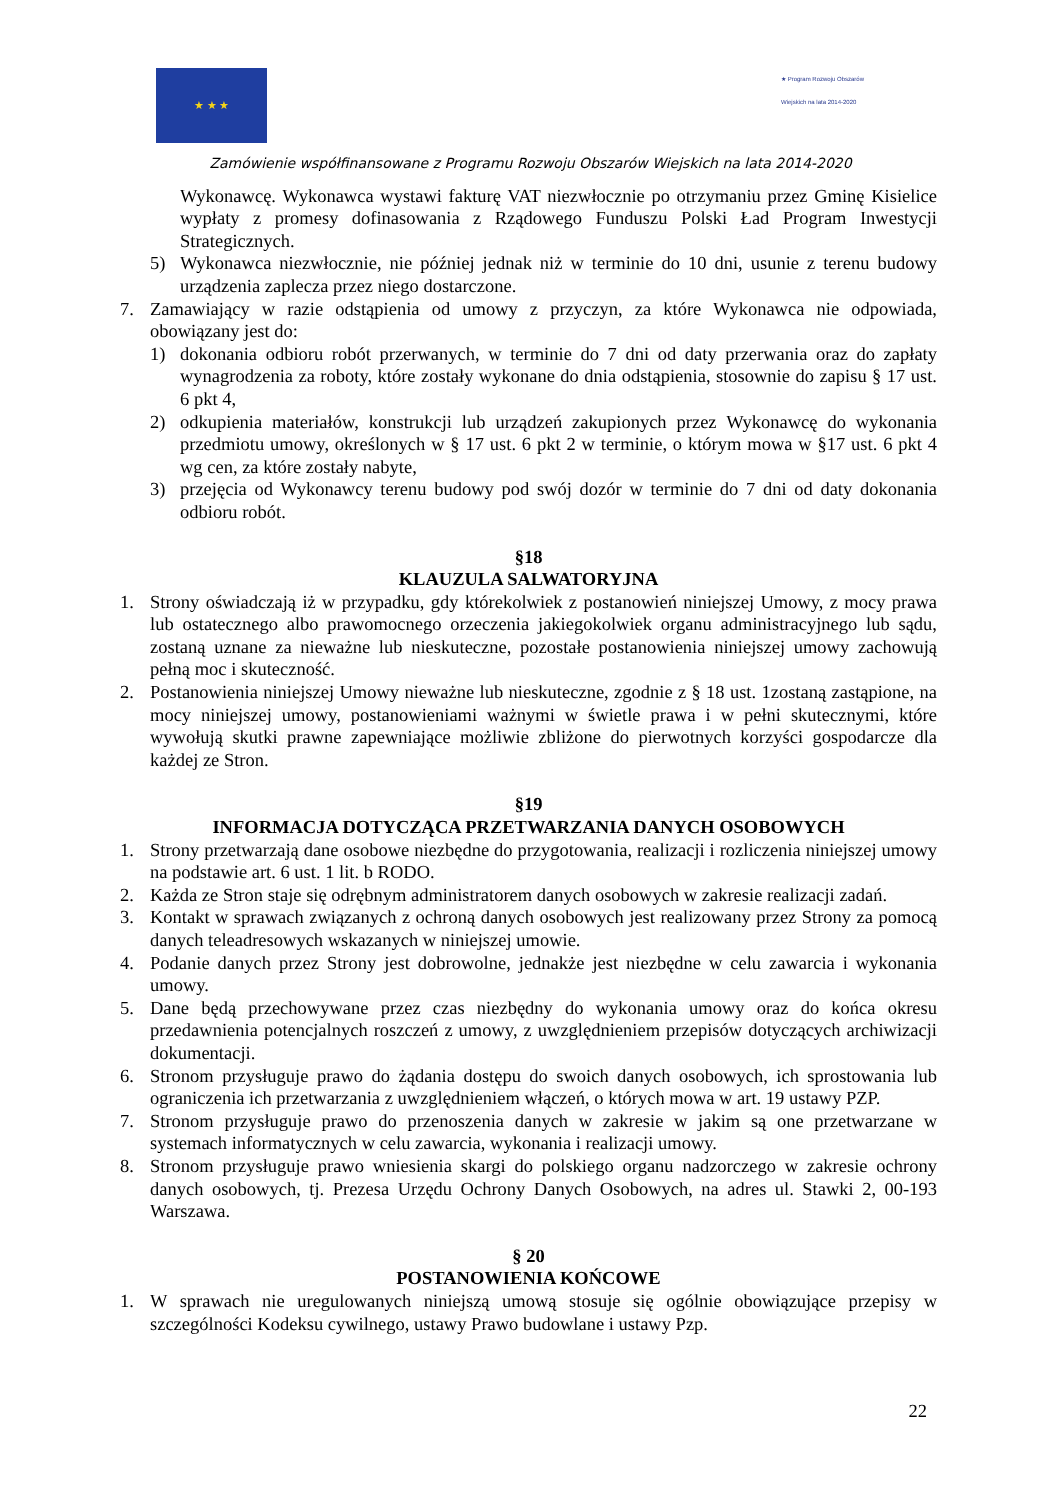★ ★ ★
★ Program Rozwoju Obszarów Wiejskich na lata 2014-2020
Zamówienie współfinansowane z Programu Rozwoju Obszarów Wiejskich na lata 2014-2020
Wykonawcę. Wykonawca wystawi fakturę VAT niezwłocznie po otrzymaniu przez Gminę Kisielice wypłaty z promesy dofinasowania z Rządowego Funduszu Polski Ład Program Inwestycji Strategicznych.
5) Wykonawca niezwłocznie, nie później jednak niż w terminie do 10 dni, usunie z terenu budowy urządzenia zaplecza przez niego dostarczone.
7. Zamawiający w razie odstąpienia od umowy z przyczyn, za które Wykonawca nie odpowiada, obowiązany jest do:
1) dokonania odbioru robót przerwanych, w terminie do 7 dni od daty przerwania oraz do zapłaty wynagrodzenia za roboty, które zostały wykonane do dnia odstąpienia, stosownie do zapisu § 17 ust. 6 pkt 4,
2) odkupienia materiałów, konstrukcji lub urządzeń zakupionych przez Wykonawcę do wykonania przedmiotu umowy, określonych w § 17 ust. 6 pkt 2 w terminie, o którym mowa w §17 ust. 6 pkt 4 wg cen, za które zostały nabyte,
3) przejęcia od Wykonawcy terenu budowy pod swój dozór w terminie do 7 dni od daty dokonania odbioru robót.
§18
KLAUZULA SALWATORYJNA
1. Strony oświadczają iż w przypadku, gdy którekolwiek z postanowień niniejszej Umowy, z mocy prawa lub ostatecznego albo prawomocnego orzeczenia jakiegokolwiek organu administracyjnego lub sądu, zostaną uznane za nieważne lub nieskuteczne, pozostałe postanowienia niniejszej umowy zachowują pełną moc i skuteczność.
2. Postanowienia niniejszej Umowy nieważne lub nieskuteczne, zgodnie z § 18 ust. 1zostaną zastąpione, na mocy niniejszej umowy, postanowieniami ważnymi w świetle prawa i w pełni skutecznymi, które wywołują skutki prawne zapewniające możliwie zbliżone do pierwotnych korzyści gospodarcze dla każdej ze Stron.
§19
INFORMACJA DOTYCZĄCA PRZETWARZANIA DANYCH OSOBOWYCH
1. Strony przetwarzają dane osobowe niezbędne do przygotowania, realizacji i rozliczenia niniejszej umowy na podstawie art. 6 ust. 1 lit. b RODO.
2. Każda ze Stron staje się odrębnym administratorem danych osobowych w zakresie realizacji zadań.
3. Kontakt w sprawach związanych z ochroną danych osobowych jest realizowany przez Strony za pomocą danych teleadresowych wskazanych w niniejszej umowie.
4. Podanie danych przez Strony jest dobrowolne, jednakże jest niezbędne w celu zawarcia i wykonania umowy.
5. Dane będą przechowywane przez czas niezbędny do wykonania umowy oraz do końca okresu przedawnienia potencjalnych roszczeń z umowy, z uwzględnieniem przepisów dotyczących archiwizacji dokumentacji.
6. Stronom przysługuje prawo do żądania dostępu do swoich danych osobowych, ich sprostowania lub ograniczenia ich przetwarzania z uwzględnieniem włączeń, o których mowa w art. 19 ustawy PZP.
7. Stronom przysługuje prawo do przenoszenia danych w zakresie w jakim są one przetwarzane w systemach informatycznych w celu zawarcia, wykonania i realizacji umowy.
8. Stronom przysługuje prawo wniesienia skargi do polskiego organu nadzorczego w zakresie ochrony danych osobowych, tj. Prezesa Urzędu Ochrony Danych Osobowych, na adres ul. Stawki 2, 00-193 Warszawa.
§ 20
POSTANOWIENIA KOŃCOWE
1. W sprawach nie uregulowanych niniejszą umową stosuje się ogólnie obowiązujące przepisy w szczególności Kodeksu cywilnego, ustawy Prawo budowlane i ustawy Pzp.
22